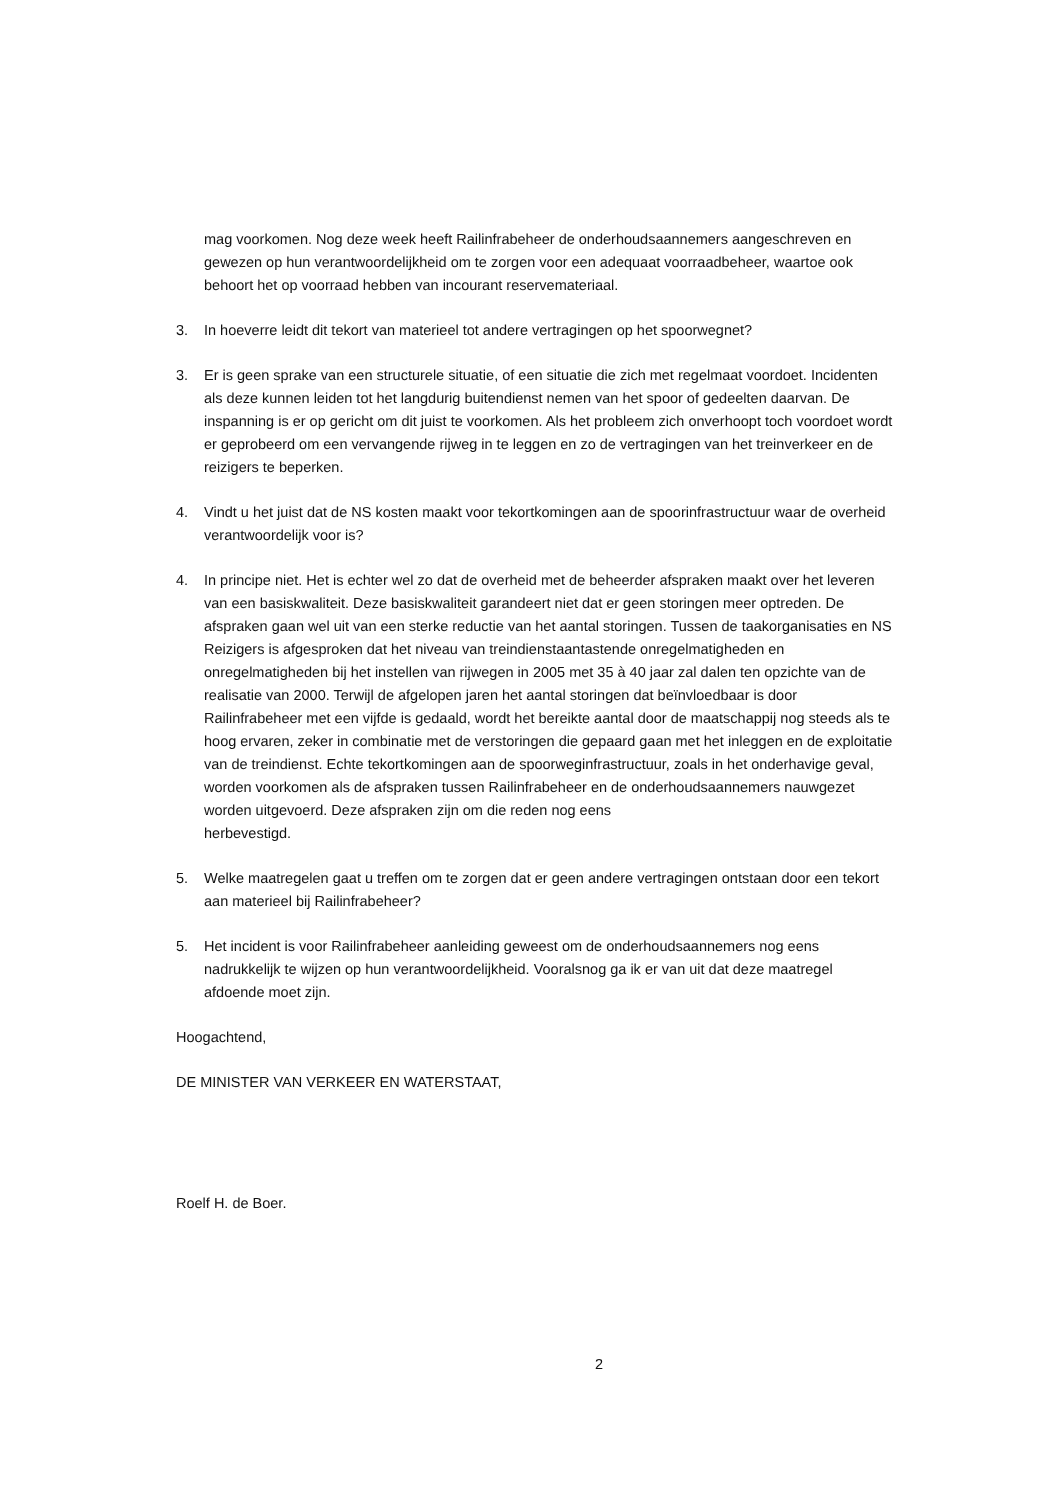mag voorkomen. Nog deze week heeft Railinfrabeheer de onderhoudsaannemers aangeschreven en gewezen op hun verantwoordelijkheid om te zorgen voor een adequaat voorraadbeheer, waartoe ook behoort het op voorraad hebben van incourant reservemateriaal.
3. In hoeverre leidt dit tekort van materieel tot andere vertragingen op het spoorwegnet?
3. Er is geen sprake van een structurele situatie, of een situatie die zich met regelmaat voordoet. Incidenten als deze kunnen leiden tot het langdurig buitendienst nemen van het spoor of gedeelten daarvan. De inspanning is er op gericht om dit juist te voorkomen. Als het probleem zich onverhoopt toch voordoet wordt er geprobeerd om een vervangende rijweg in te leggen en zo de vertragingen van het treinverkeer en de
reizigers te beperken.
4. Vindt u het juist dat de NS kosten maakt voor tekortkomingen aan de spoorinfrastructuur waar de overheid verantwoordelijk voor is?
4. In principe niet. Het is echter wel zo dat de overheid met de beheerder afspraken maakt over het leveren van een basiskwaliteit. Deze basiskwaliteit garandeert niet dat er geen storingen meer optreden. De afspraken gaan wel uit van een sterke reductie van het aantal storingen. Tussen de taakorganisaties en NS Reizigers is afgesproken dat het niveau van treindienstaantastende onregelmatigheden en onregelmatigheden bij het instellen van rijwegen in 2005 met 35 à 40 jaar zal dalen ten opzichte van de realisatie van 2000. Terwijl de afgelopen jaren het aantal storingen dat beïnvloedbaar is door Railinfrabeheer met een vijfde is gedaald, wordt het bereikte aantal door de maatschappij nog steeds als te hoog ervaren, zeker in combinatie met de verstoringen die gepaard gaan met het inleggen en de exploitatie van de treindienst. Echte tekortkomingen aan de spoorweginfrastructuur, zoals in het onderhavige geval, worden voorkomen als de afspraken tussen Railinfrabeheer en de onderhoudsaannemers nauwgezet worden uitgevoerd. Deze afspraken zijn om die reden nog eens
herbevestigd.
5. Welke maatregelen gaat u treffen om te zorgen dat er geen andere vertragingen ontstaan door een tekort aan materieel bij Railinfrabeheer?
5. Het incident is voor Railinfrabeheer aanleiding geweest om de onderhoudsaannemers nog eens nadrukkelijk te wijzen op hun verantwoordelijkheid. Vooralsnog ga ik er van uit dat deze maatregel afdoende moet zijn.
Hoogachtend,
DE MINISTER VAN VERKEER EN WATERSTAAT,
Roelf H. de Boer.
2